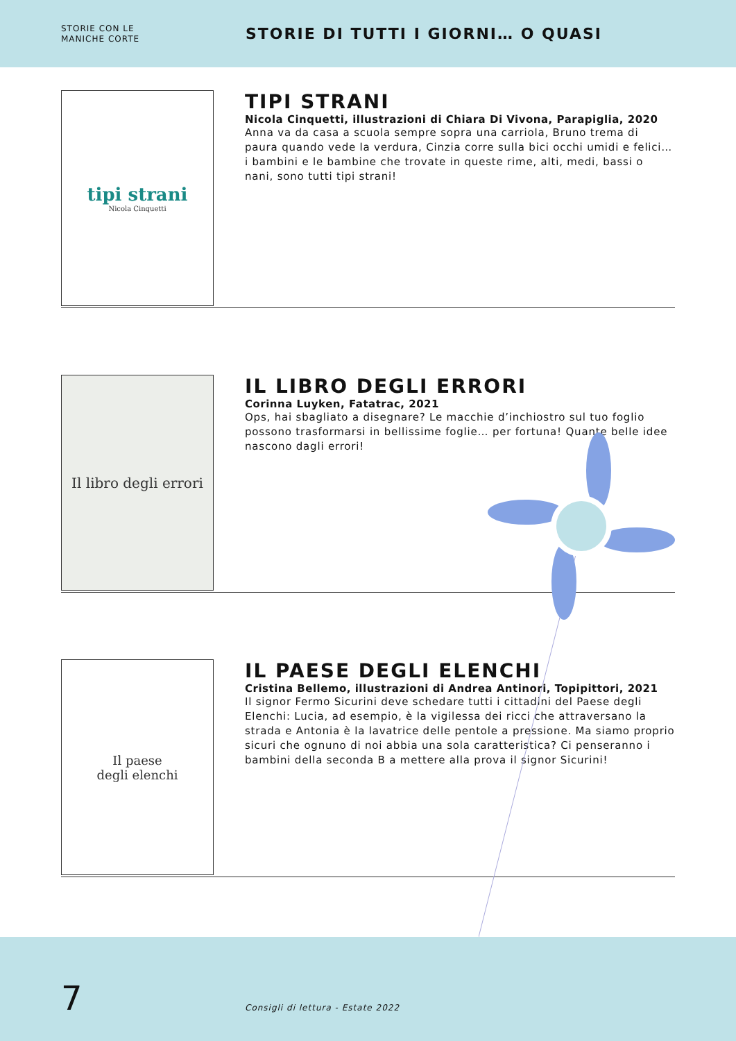STORIE CON LE
MANICHE CORTE
STORIE DI TUTTI I GIORNI… O QUASI
tipi strani
Nicola Cinquetti
TIPI STRANI
Nicola Cinquetti, illustrazioni di Chiara Di Vivona, Parapiglia, 2020
Anna va da casa a scuola sempre sopra una carriola, Bruno trema di paura quando vede la verdura, Cinzia corre sulla bici occhi umidi e felici… i bambini e le bambine che trovate in queste rime, alti, medi, bassi o nani, sono tutti tipi strani!
Il libro degli errori
IL LIBRO DEGLI ERRORI
Corinna Luyken, Fatatrac, 2021
Ops, hai sbagliato a disegnare? Le macchie d’inchiostro sul tuo foglio possono trasformarsi in bellissime foglie… per fortuna! Quante belle idee nascono dagli errori!
Il paese
degli elenchi
IL PAESE DEGLI ELENCHI
Cristina Bellemo, illustrazioni di Andrea Antinori, Topipittori, 2021
Il signor Fermo Sicurini deve schedare tutti i cittadini del Paese degli Elenchi: Lucia, ad esempio, è la vigilessa dei ricci che attraversano la strada e Antonia è la lavatrice delle pentole a pressione. Ma siamo proprio sicuri che ognuno di noi abbia una sola caratteristica? Ci penseranno i bambini della seconda B a mettere alla prova il signor Sicurini!
7
Consigli di lettura - Estate 2022